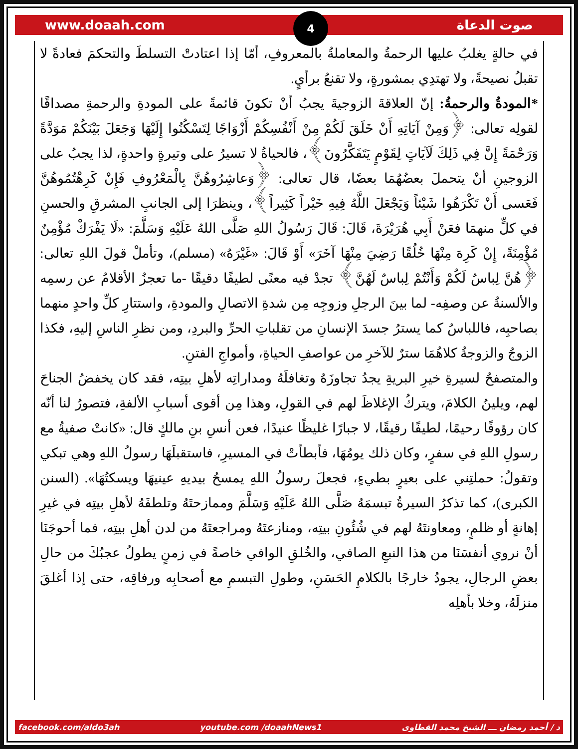www.doaah.com 4 صوت الدعاة
في حالةٍ يغلبُ عليها الرحمةُ والمعاملةُ بالمعروفِ، أمّا إذا اعتادتْ التسلطَ والتحكمَ فعادةً لا تقبلُ نصيحةً، ولا تهتدِي بمشورةٍ، ولا تقنعُ برأيٍ.
*المودةُ والرحمةُ: إنّ العلاقةَ الزوجيةَ يجبُ أنْ تكونَ قائمةً على المودةِ والرحمةِ مصداقًا لقولِه تعالى: ﴿وَمِنْ آيَاتِهِ أَنْ خَلَقَ لَكُمْ مِنْ أَنْفُسِكُمْ أَزْوَاجًا لِتَسْكُنُوا إِلَيْهَا وَجَعَلَ بَيْنَكُمْ مَوَدَّةً وَرَحْمَةً إِنَّ فِي ذَلِكَ لَآيَاتٍ لِقَوْمٍ يَتَفَكَّرُونَ﴾، فالحياةُ لا تسيرُ على وتيرةٍ واحدةٍ، لذا يجبُ على الزوجينِ أنْ يتحملَ بعضُهُمَا بعضًا، قال تعالى: ﴿وَعاشِرُوهُنَّ بِالْمَعْرُوفِ فَإِنْ كَرِهْتُمُوهُنَّ فَعَسى أَنْ تَكْرَهُوا شَيْئاً وَيَجْعَلَ اللَّهُ فِيهِ خَيْراً كَثِيراً﴾، وينظرَا إلى الجانبِ المشرقِ والحسنِ في كلٍّ منهمَا فعَنْ أَبِي هُرَيْرَةَ، قَالَ: قَالَ رَسُولُ اللهِ صَلَّى اللهُ عَلَيْهِ وَسَلَّمَ: «لَا يَفْرَكْ مُؤْمِنٌ مُؤْمِنَةً، إِنْ كَرِهَ مِنْهَا خُلُقًا رَضِيَ مِنْهَا آخَرَ» أَوْ قَالَ: «غَيْرَهُ» (مسلم)، وتأملْ قولَ اللهِ تعالى: ﴿هُنَّ لِباسٌ لَكُمْ وَأَنْتُمْ لِباسٌ لَهُنَّ﴾ تجدْ فيه معنًى لطيفًا دقيقًا -ما تعجزُ الأقلامُ عن رسمِه والألسنةُ عن وصفِه- لما بينَ الرجلِ وزوجِه مِن شدةِ الاتصالِ والمودةِ، واستتارِ كلِّ واحدٍ منهما بصاحبِه، فاللباسُ كما يسترُ جسدَ الإنسانِ من تقلباتِ الحرِّ والبردِ، ومن نظرِ الناسِ إليهِ، فكذا الزوجُ والزوجةُ كلاهُمَا سترٌ للآخرِ من عواصفِ الحياةِ، وأمواجِ الفتنِ.
والمتصفحُ لسيرةِ خيرِ البريةِ يجدُ تجاوزَهُ وتغافلَهُ ومداراتِه لأهلِ بيتِه، فقد كان يخفضُ الجناحَ لهم، ويلينُ الكلامَ، ويتركُ الإغلاظَ لهم في القولِ، وهذا مِن أقوى أسبابِ الألفةِ، فتصورُ لنا أنّه كان رؤوفًا رحيمًا، لطيفًا رقيقًا، لا جبارًا غليظًا عنيدًا، فعن أنسِ بنِ مالكٍ قال: «كانتْ صفيةُ مع رسولِ اللهِ في سفرٍ، وكان ذلك يومُهَا، فأبطأتْ في المسيرِ، فاستقبلَهَا رسولُ اللهِ وهي تبكي وتقولُ: حملتِني على بعيرٍ بطيءٍ، فجعلَ رسولُ اللهِ يمسحُ بيديهِ عينيهَا ويسكتُهَا». (السنن الكبرى)، كما تذكرُ السيرةُ تبسمَهُ صَلَّى اللهُ عَلَيْهِ وَسَلَّمَ وممازحتَهُ وتلطفَهُ لأهلِ بيتِه في غيرِ إهانةٍ أو ظلمٍ، ومعاونتَهُ لهم في شُئُونِ بيتِه، ومنازعتَهُ ومراجعتَهُ من لدن أهلِ بيتِه، فما أحوجَنَا أنْ نروي أنفسَنَا من هذا النبعِ الصافي، والخُلقِ الوافي خاصةً في زمنٍ يطولُ عجبُكَ من حالِ بعضِ الرجالِ، يجودُ خارجًا بالكلامِ الحَسَنِ، وطولِ التبسمِ مع أصحابِه ورفاقِه، حتى إذا أغلقَ منزلَهُ، وخلا بأهلِه
facebook.com/aldo3ah youtube.com /doaahNews1 د / أحمد رمضان ـــ الشيخ محمد القطاوى